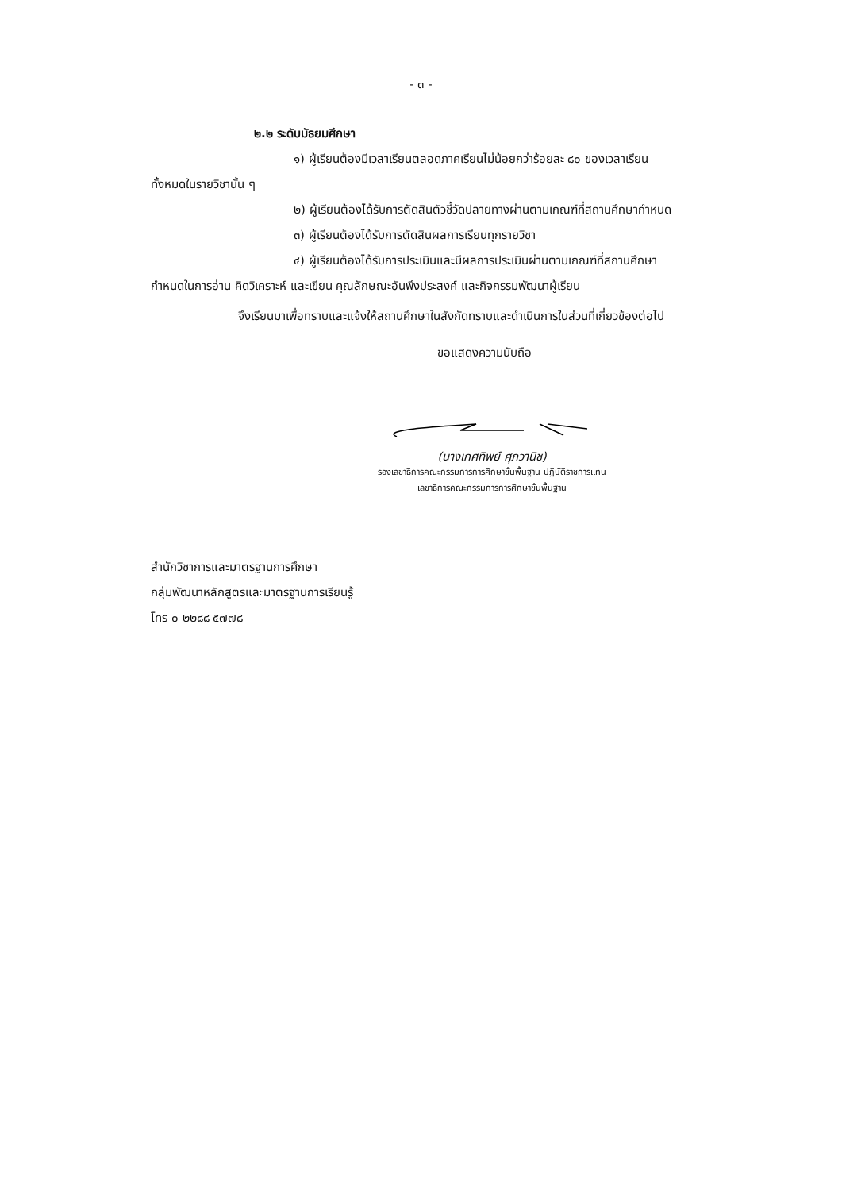- ๓ -
๒.๒ ระดับมัธยมศึกษา
๑) ผู้เรียนต้องมีเวลาเรียนตลอดภาคเรียนไม่น้อยกว่าร้อยละ ๘๐ ของเวลาเรียน
ทั้งหมดในรายวิชานั้น ๆ
๒) ผู้เรียนต้องได้รับการตัดสินตัวชี้วัดปลายทางผ่านตามเกณฑ์ที่สถานศึกษากำหนด
๓) ผู้เรียนต้องได้รับการตัดสินผลการเรียนทุกรายวิชา
๔) ผู้เรียนต้องได้รับการประเมินและมีผลการประเมินผ่านตามเกณฑ์ที่สถานศึกษา
กำหนดในการอ่าน คิดวิเคราะห์ และเขียน คุณลักษณะอันพึงประสงค์ และกิจกรรมพัฒนาผู้เรียน
จึงเรียนมาเพื่อทราบและแจ้งให้สถานศึกษาในสังกัดทราบและดำเนินการในส่วนที่เกี่ยวข้องต่อไป
ขอแสดงความนับถือ
(นางเกศทิพย์ ศุภวานิช)
รองเลขาธิการคณะกรรมการการศึกษาขั้นพื้นฐาน ปฏิบัติราชการแทน
เลขาธิการคณะกรรมการการศึกษาขั้นพื้นฐาน
สำนักวิชาการและมาตรฐานการศึกษา
กลุ่มพัฒนาหลักสูตรและมาตรฐานการเรียนรู้
โทร ๐ ๒๒๘๘ ๕๗๗๘